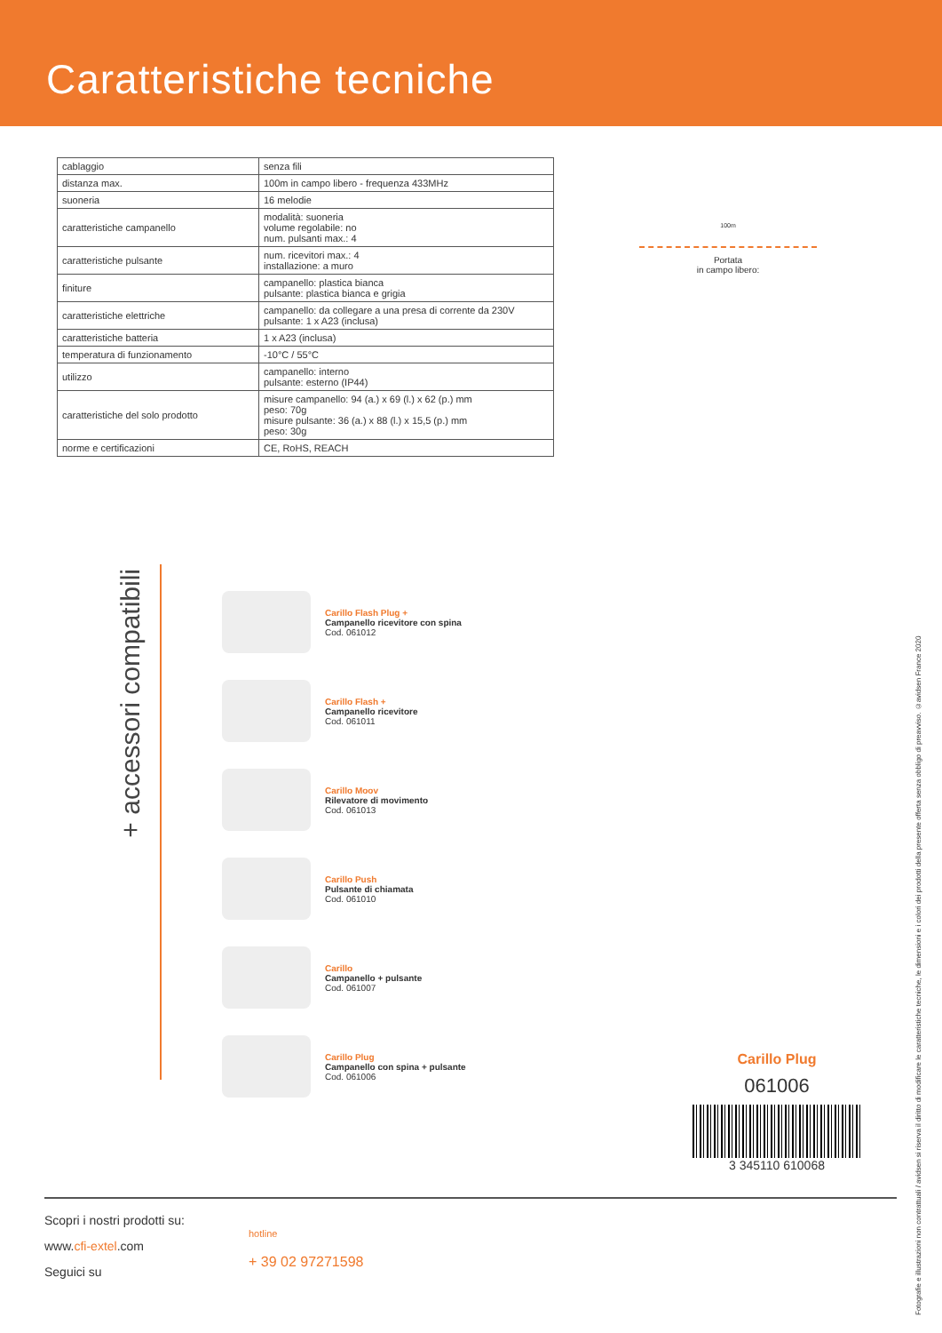Caratteristiche tecniche
| cablaggio | senza fili |
| distanza max. | 100m in campo libero - frequenza 433MHz |
| suoneria | 16 melodie |
| caratteristiche campanello | modalità: suoneria volume regolabile: no num. pulsanti max.: 4 |
| caratteristiche pulsante | num. ricevitori max.: 4 installazione: a muro |
| finiture | campanello: plastica bianca pulsante: plastica bianca e grigia |
| caratteristiche elettriche | campanello: da collegare a una presa di corrente da 230V pulsante: 1 x A23 (inclusa) |
| caratteristiche batteria | 1 x A23 (inclusa) |
| temperatura di funzionamento | -10°C / 55°C |
| utilizzo | campanello: interno pulsante: esterno (IP44) |
| caratteristiche del solo prodotto | misure campanello: 94 (a.) x 69 (l.) x 62 (p.) mm peso: 70g misure pulsante: 36 (a.) x 88 (l.) x 15,5 (p.) mm peso: 30g |
| norme e certificazioni | CE, RoHS, REACH |
100m
Portata
in campo libero:
+ accessori compatibili
Carillo Flash Plug +
Campanello ricevitore con spina
Cod. 061012
Carillo Flash +
Campanello ricevitore
Cod. 061011
Carillo Moov
Rilevatore di movimento
Cod. 061013
Carillo Push
Pulsante di chiamata
Cod. 061010
Carillo
Campanello + pulsante
Cod. 061007
Carillo Plug
Campanello con spina + pulsante
Cod. 061006
Carillo Plug
061006
3 345110 610068
Scopri i nostri prodotti su:
www.cfi-extel.com
Seguici su
hotline
+ 39 02 97271598
Fotografie e illustrazioni non contrattuali / avidsen si riserva il diritto di modificare le caratteristiche tecniche, le dimensioni e i colori dei prodotti della presente offerta senza obbligo di preavviso. ©avidsen France 2020